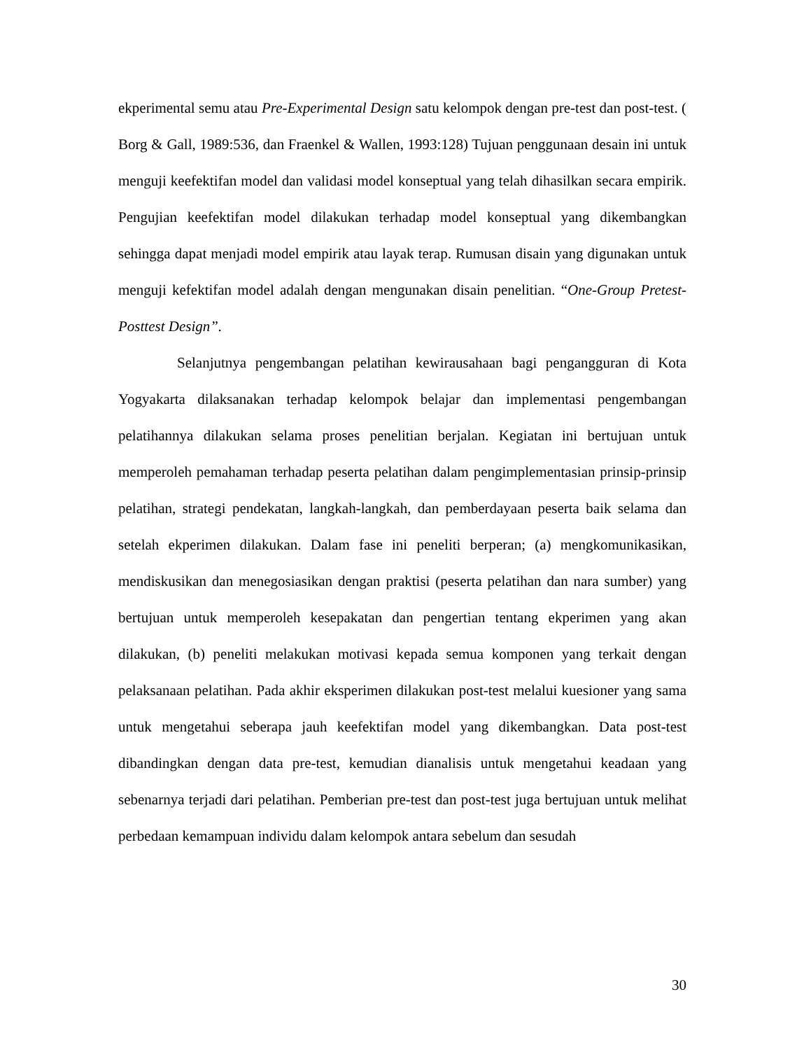ekperimental semu atau Pre-Experimental Design satu kelompok dengan pre-test dan post-test. ( Borg & Gall, 1989:536, dan Fraenkel & Wallen, 1993:128) Tujuan penggunaan desain ini untuk menguji keefektifan model dan validasi model konseptual yang telah dihasilkan secara empirik. Pengujian keefektifan model dilakukan terhadap model konseptual yang dikembangkan sehingga dapat menjadi model empirik atau layak terap. Rumusan disain yang digunakan untuk menguji kefektifan model adalah dengan mengunakan disain penelitian. “One-Group Pretest-Posttest Design”.
Selanjutnya pengembangan pelatihan kewirausahaan bagi pengangguran di Kota Yogyakarta dilaksanakan terhadap kelompok belajar dan implementasi pengembangan pelatihannya dilakukan selama proses penelitian berjalan. Kegiatan ini bertujuan untuk memperoleh pemahaman terhadap peserta pelatihan dalam pengimplementasian prinsip-prinsip pelatihan, strategi pendekatan, langkah-langkah, dan pemberdayaan peserta baik selama dan setelah ekperimen dilakukan. Dalam fase ini peneliti berperan; (a) mengkomunikasikan, mendiskusikan dan menegosiasikan dengan praktisi (peserta pelatihan dan nara sumber) yang bertujuan untuk memperoleh kesepakatan dan pengertian tentang ekperimen yang akan dilakukan, (b) peneliti melakukan motivasi kepada semua komponen yang terkait dengan pelaksanaan pelatihan. Pada akhir eksperimen dilakukan post-test melalui kuesioner yang sama untuk mengetahui seberapa jauh keefektifan model yang dikembangkan. Data post-test dibandingkan dengan data pre-test, kemudian dianalisis untuk mengetahui keadaan yang sebenarnya terjadi dari pelatihan. Pemberian pre-test dan post-test juga bertujuan untuk melihat perbedaan kemampuan individu dalam kelompok antara sebelum dan sesudah
30